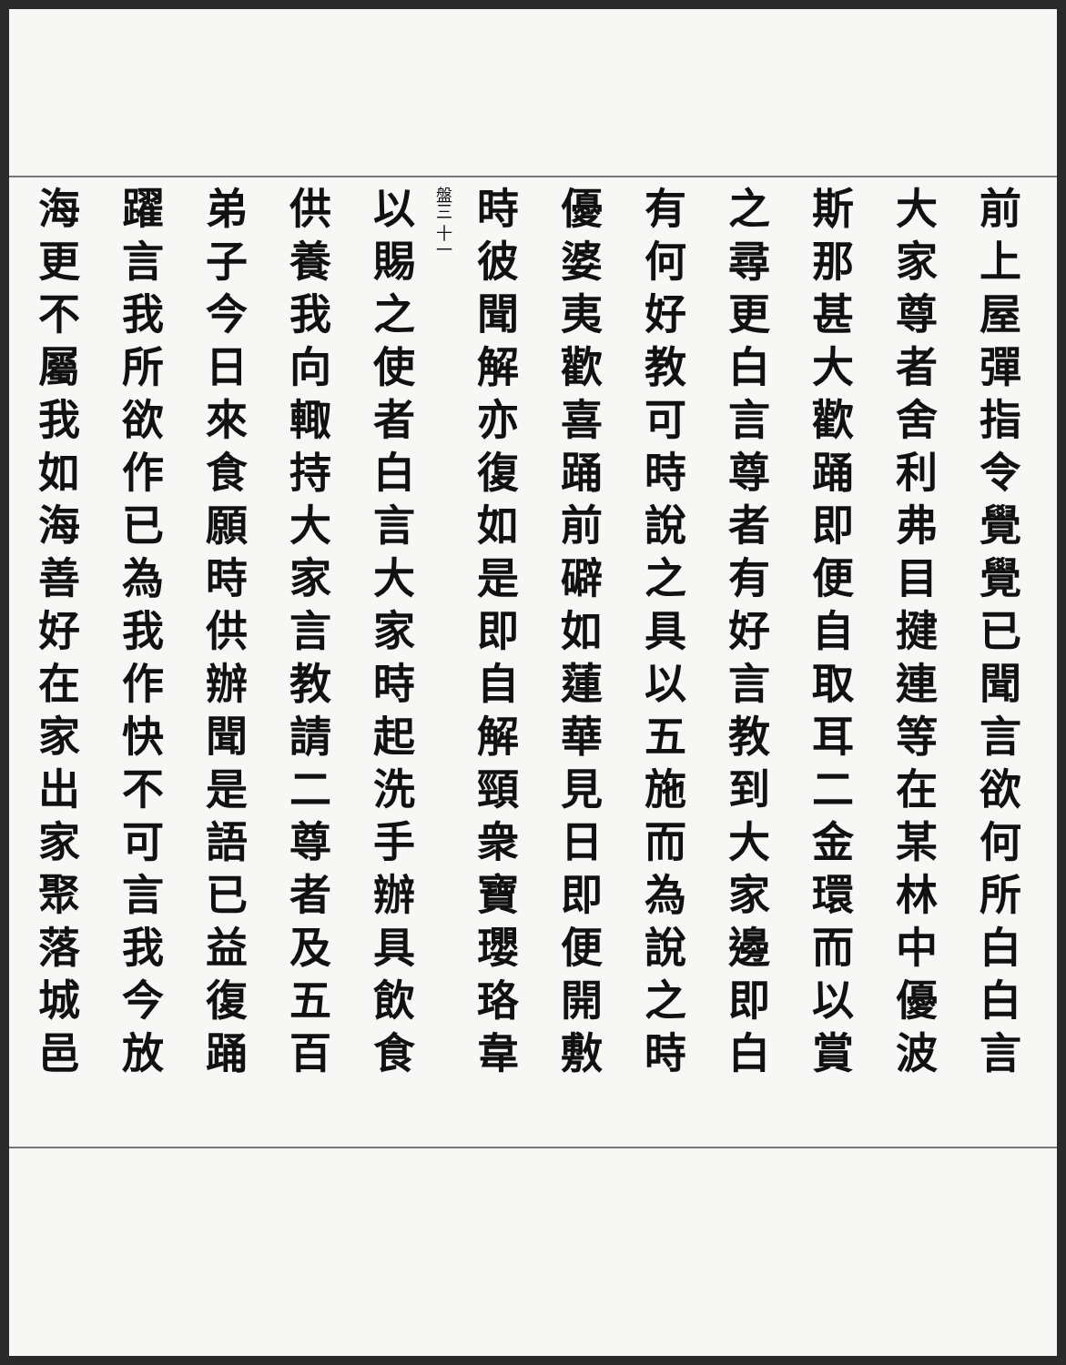前上屋彈指令覺覺已聞言欲何所白白言
大家尊者舍利弗目揵連等在某林中優波
斯那甚大歡踊即便自取耳二金環而以賞
之尋更白言尊者有好言教到大家邊即白
有何好教可時說之具以五施而為說之時
優婆夷歡喜踊前礔如蓮華見日即便開敷
時彼聞解亦復如是即自解頸衆寶瓔珞韋
盤三 十一
以賜之使者白言大家時起洗手辦具飲食
供養我向輙持大家言教請二尊者及五百
弟子今日來食願時供辦聞是語已益復踊
躍言我所欲作已為我作快不可言我今放
海更不屬我如海善好在家出家聚落城邑